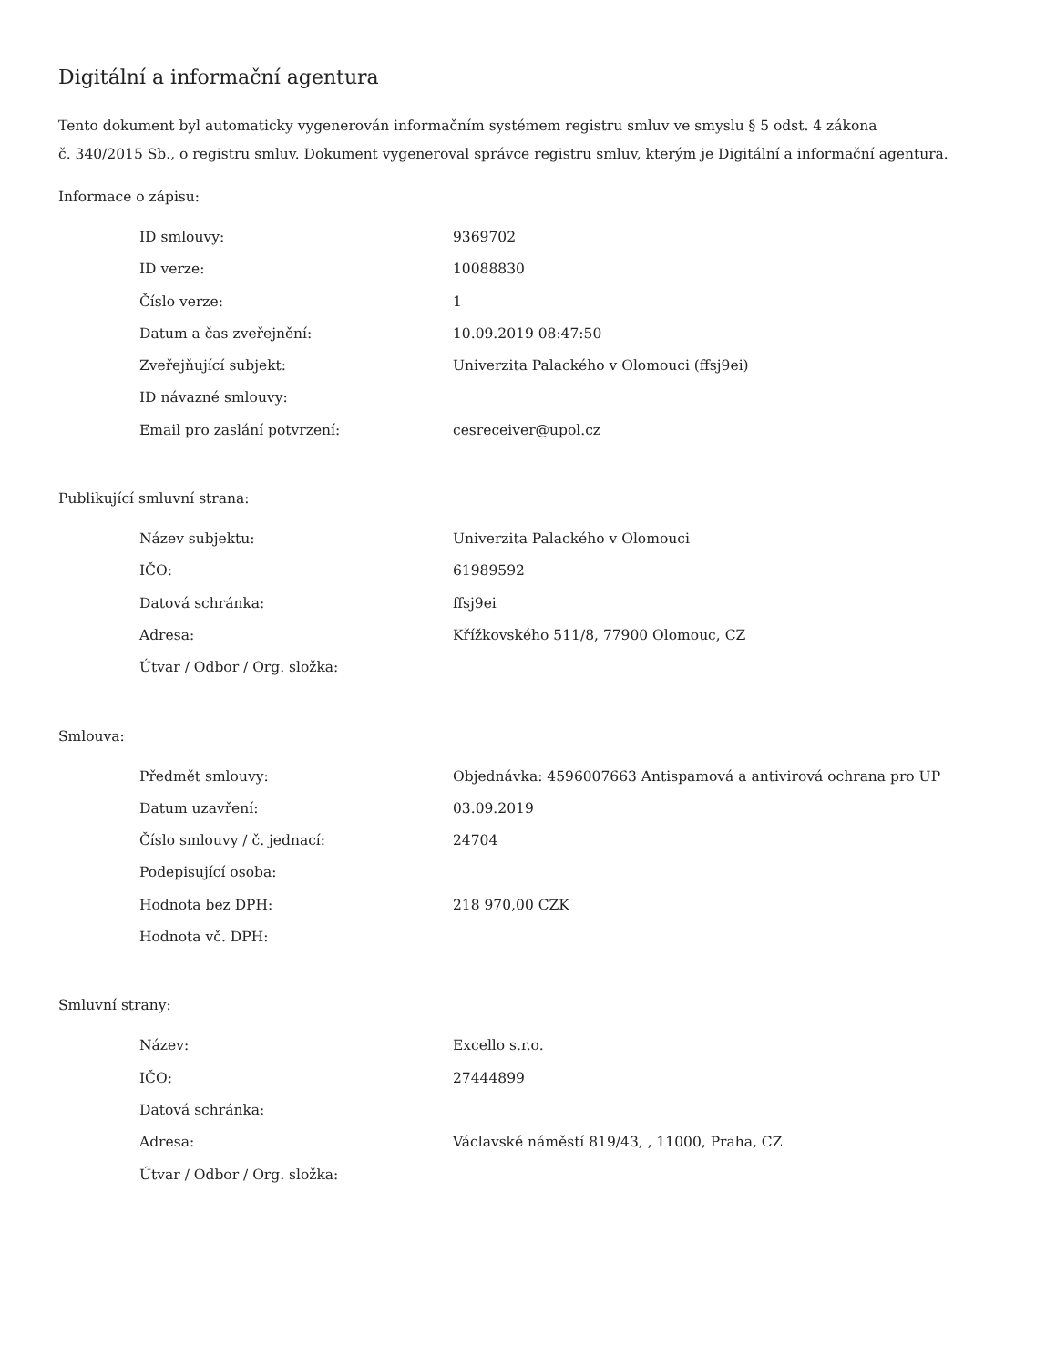Digitální a informační agentura
Tento dokument byl automaticky vygenerován informačním systémem registru smluv ve smyslu § 5 odst. 4 zákona
č. 340/2015 Sb., o registru smluv. Dokument vygeneroval správce registru smluv, kterým je Digitální a informační agentura.
Informace o zápisu:
| ID smlouvy: | 9369702 |
| ID verze: | 10088830 |
| Číslo verze: | 1 |
| Datum a čas zveřejnění: | 10.09.2019 08:47:50 |
| Zveřejňující subjekt: | Univerzita Palackého v Olomouci (ffsj9ei) |
| ID návazné smlouvy: | |
| Email pro zaslání potvrzení: | cesreceiver@upol.cz |
Publikující smluvní strana:
| Název subjektu: | Univerzita Palackého v Olomouci |
| IČO: | 61989592 |
| Datová schránka: | ffsj9ei |
| Adresa: | Křížkovského 511/8, 77900 Olomouc, CZ |
| Útvar / Odbor / Org. složka: | |
Smlouva:
| Předmět smlouvy: | Objednávka: 4596007663 Antispamová a antivirová ochrana pro UP |
| Datum uzavření: | 03.09.2019 |
| Číslo smlouvy / č. jednací: | 24704 |
| Podepisující osoba: | |
| Hodnota bez DPH: | 218 970,00 CZK |
| Hodnota vč. DPH: | |
Smluvní strany:
| Název: | Excello s.r.o. |
| IČO: | 27444899 |
| Datová schránka: | |
| Adresa: | Václavské náměstí 819/43, , 11000, Praha, CZ |
| Útvar / Odbor / Org. složka: | |